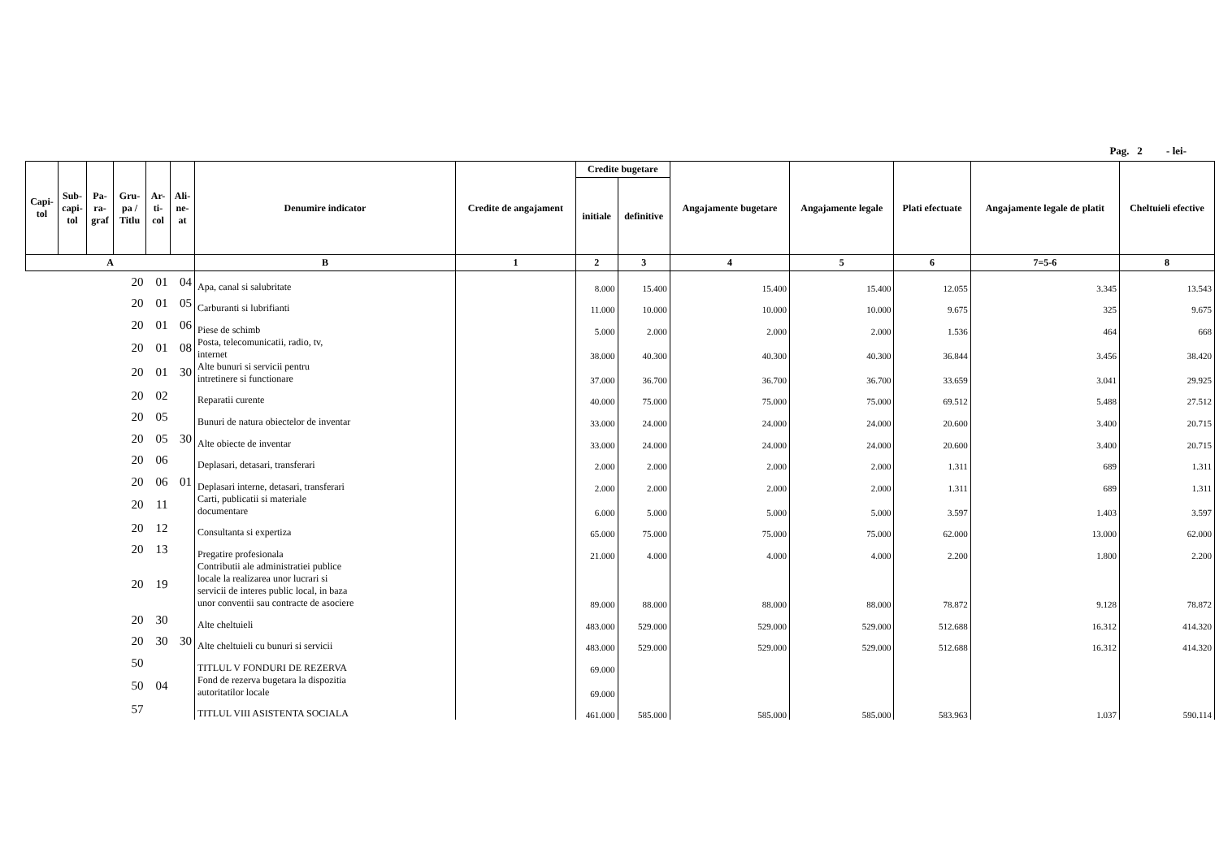Pag. 2 - lei-
| Capi- tol | Sub- capi- tol | Pa- ra- graf | Gru- pa / Titlu | Ar- ti- col | Ali- ne- at | Denumire indicator | Credite de angajament | Credite bugetare | | Angajamente bugetare | Angajamente legale | Plati efectuate | Angajamente legale de platit | Cheltuieli efective |
| --- | --- | --- | --- | --- | --- | --- | --- | --- | --- | --- | --- | --- | --- | --- |
| | | | | | | | | initiale | definitive | | | | | |
| A | | | | | | B | 1 | 2 | 3 | 4 | 5 | 6 | 7=5-6 | 8 |
| 20 | | | | 01 | 04 | Apa, canal si salubritate | | 8.000 | 15.400 | 15.400 | 15.400 | 12.055 | 3.345 | 13.543 |
| 20 | | | | 01 | 05 | Carburanti si lubrifianti | | 11.000 | 10.000 | 10.000 | 10.000 | 9.675 | 325 | 9.675 |
| 20 | | | | 01 | 06 | Piese de schimb | | 5.000 | 2.000 | 2.000 | 2.000 | 1.536 | 464 | 668 |
| 20 | | | | 01 | 08 | Posta, telecomunicatii, radio, tv, internet | | 38.000 | 40.300 | 40.300 | 40.300 | 36.844 | 3.456 | 38.420 |
| 20 | | | | 01 | 30 | Alte bunuri si servicii pentru intretinere si functionare | | 37.000 | 36.700 | 36.700 | 36.700 | 33.659 | 3.041 | 29.925 |
| 20 | | | | 02 | | Reparatii curente | | 40.000 | 75.000 | 75.000 | 75.000 | 69.512 | 5.488 | 27.512 |
| 20 | | | | 05 | | Bunuri de natura obiectelor de inventar | | 33.000 | 24.000 | 24.000 | 24.000 | 20.600 | 3.400 | 20.715 |
| 20 | | | | 05 | 30 | Alte obiecte de inventar | | 33.000 | 24.000 | 24.000 | 24.000 | 20.600 | 3.400 | 20.715 |
| 20 | | | | 06 | | Deplasari, detasari, transferari | | 2.000 | 2.000 | 2.000 | 2.000 | 1.311 | 689 | 1.311 |
| 20 | | | | 06 | 01 | Deplasari interne, detasari, transferari | | 2.000 | 2.000 | 2.000 | 2.000 | 1.311 | 689 | 1.311 |
| 20 | | | | 11 | | Carti, publicatii si materiale documentare | | 6.000 | 5.000 | 5.000 | 5.000 | 3.597 | 1.403 | 3.597 |
| 20 | | | | 12 | | Consultanta si expertiza | | 65.000 | 75.000 | 75.000 | 75.000 | 62.000 | 13.000 | 62.000 |
| 20 | | | | 13 | | Pregatire profesionala | | 21.000 | 4.000 | 4.000 | 4.000 | 2.200 | 1.800 | 2.200 |
| 20 | | | | 19 | | Contributii ale administratiei publice locale la realizarea unor lucrari si servicii de interes public local, in baza unor conventii sau contracte de asociere | | 89.000 | 88.000 | 88.000 | 88.000 | 78.872 | 9.128 | 78.872 |
| 20 | | | | 30 | | Alte cheltuieli | | 483.000 | 529.000 | 529.000 | 529.000 | 512.688 | 16.312 | 414.320 |
| 20 | | | | 30 | 30 | Alte cheltuieli cu bunuri si servicii | | 483.000 | 529.000 | 529.000 | 529.000 | 512.688 | 16.312 | 414.320 |
| 50 | | | | | | TITLUL V FONDURI DE REZERVA | | 69.000 | | | | | | |
| 50 | | | | 04 | | Fond de rezerva bugetara la dispozitia autoritatilor locale | | 69.000 | | | | | | |
| 57 | | | | | | TITLUL VIII ASISTENTA SOCIALA | | 461.000 | 585.000 | 585.000 | 585.000 | 583.963 | 1.037 | 590.114 |